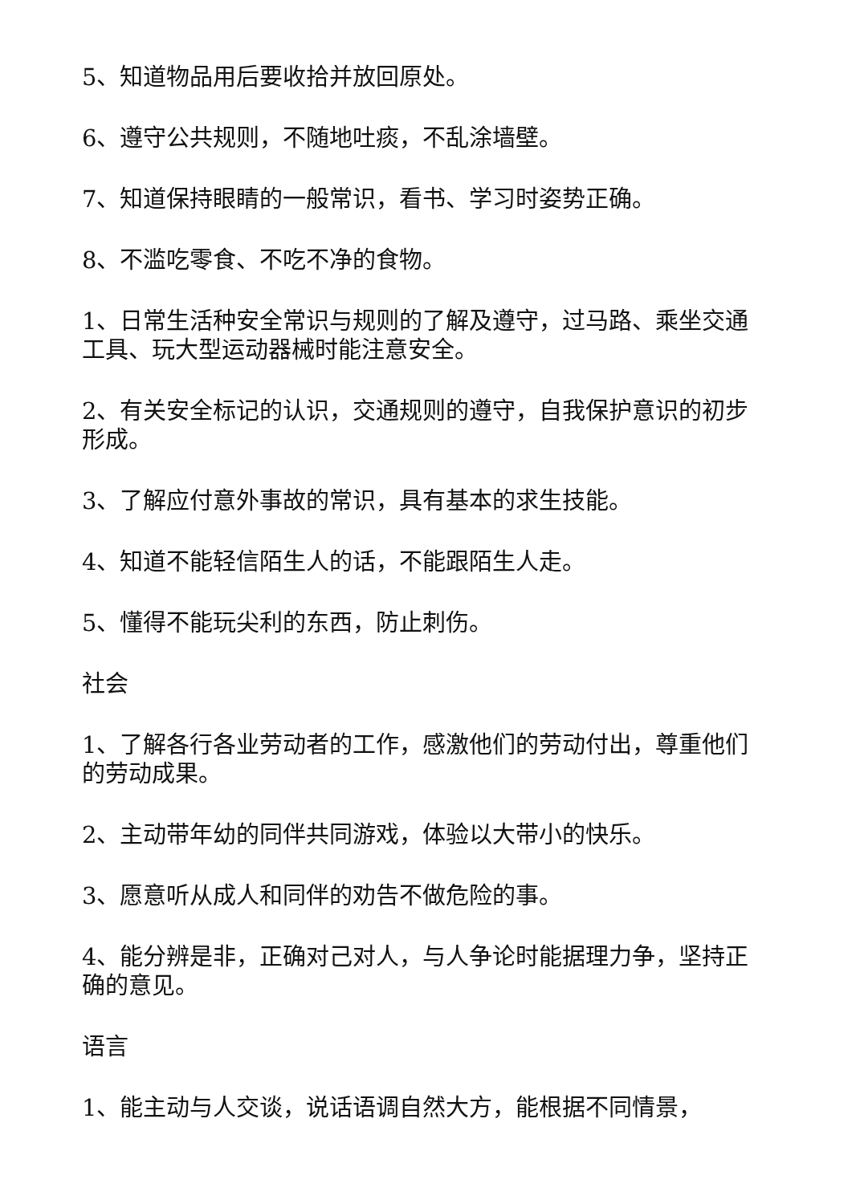5、知道物品用后要收拾并放回原处。
6、遵守公共规则，不随地吐痰，不乱涂墙壁。
7、知道保持眼睛的一般常识，看书、学习时姿势正确。
8、不滥吃零食、不吃不净的食物。
1、日常生活种安全常识与规则的了解及遵守，过马路、乘坐交通工具、玩大型运动器械时能注意安全。
2、有关安全标记的认识，交通规则的遵守，自我保护意识的初步形成。
3、了解应付意外事故的常识，具有基本的求生技能。
4、知道不能轻信陌生人的话，不能跟陌生人走。
5、懂得不能玩尖利的东西，防止刺伤。
社会
1、了解各行各业劳动者的工作，感激他们的劳动付出，尊重他们的劳动成果。
2、主动带年幼的同伴共同游戏，体验以大带小的快乐。
3、愿意听从成人和同伴的劝告不做危险的事。
4、能分辨是非，正确对己对人，与人争论时能据理力争，坚持正确的意见。
语言
1、能主动与人交谈，说话语调自然大方，能根据不同情景，